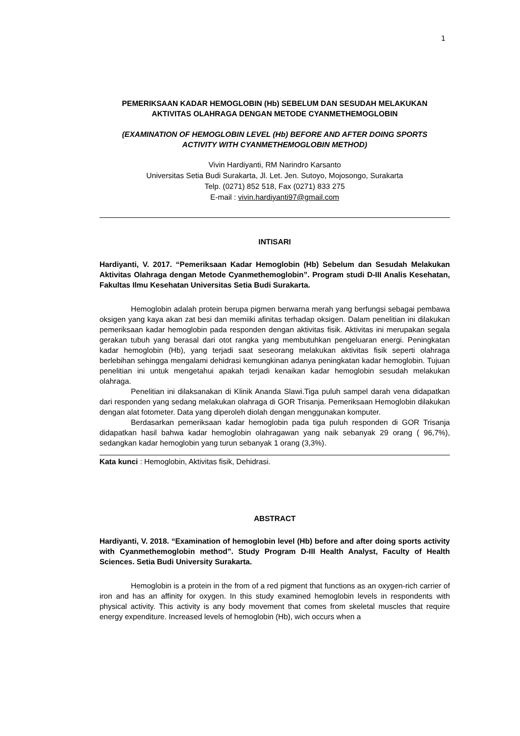1
PEMERIKSAAN KADAR HEMOGLOBIN (Hb) SEBELUM DAN SESUDAH MELAKUKAN
AKTIVITAS OLAHRAGA DENGAN METODE CYANMETHEMOGLOBIN
(EXAMINATION OF HEMOGLOBIN LEVEL (Hb) BEFORE AND AFTER DOING SPORTS
ACTIVITY WITH CYANMETHEMOGLOBIN METHOD)
Vivin Hardiyanti, RM Narindro Karsanto
Universitas Setia Budi Surakarta, Jl. Let. Jen. Sutoyo, Mojosongo, Surakarta
Telp. (0271) 852 518, Fax (0271) 833 275
E-mail : vivin.hardiyanti97@gmail.com
INTISARI
Hardiyanti, V. 2017. “Pemeriksaan Kadar Hemoglobin (Hb) Sebelum dan Sesudah Melakukan Aktivitas Olahraga dengan Metode Cyanmethemoglobin”. Program studi D-III Analis Kesehatan, Fakultas Ilmu Kesehatan Universitas Setia Budi Surakarta.
Hemoglobin adalah protein berupa pigmen berwarna merah yang berfungsi sebagai pembawa oksigen yang kaya akan zat besi dan memiiki afinitas terhadap oksigen. Dalam penelitian ini dilakukan pemeriksaan kadar hemoglobin pada responden dengan aktivitas fisik. Aktivitas ini merupakan segala gerakan tubuh yang berasal dari otot rangka yang membutuhkan pengeluaran energi. Peningkatan kadar hemoglobin (Hb), yang terjadi saat seseorang melakukan aktivitas fisik seperti olahraga berlebihan sehingga mengalami dehidrasi kemungkinan adanya peningkatan kadar hemoglobin. Tujuan penelitian ini untuk mengetahui apakah terjadi kenaikan kadar hemoglobin sesudah melakukan olahraga.
Penelitian ini dilaksanakan di Klinik Ananda Slawi.Tiga puluh sampel darah vena didapatkan dari responden yang sedang melakukan olahraga di GOR Trisanja. Pemeriksaan Hemoglobin dilakukan dengan alat fotometer. Data yang diperoleh diolah dengan menggunakan komputer.
Berdasarkan pemeriksaan kadar hemoglobin pada tiga puluh responden di GOR Trisanja didapatkan hasil bahwa kadar hemoglobin olahragawan yang naik sebanyak 29 orang ( 96,7%), sedangkan kadar hemoglobin yang turun sebanyak 1 orang (3,3%).
Kata kunci : Hemoglobin, Aktivitas fisik, Dehidrasi.
ABSTRACT
Hardiyanti, V. 2018. “Examination of hemoglobin level (Hb) before and after doing sports activity with Cyanmethemoglobin method”. Study Program D-III Health Analyst, Faculty of Health Sciences. Setia Budi University Surakarta.
Hemoglobin is a protein in the from of a red pigment that functions as an oxygen-rich carrier of iron and has an affinity for oxygen. In this study examined hemoglobin levels in respondents with physical activity. This activity is any body movement that comes from skeletal muscles that require energy expenditure. Increased levels of hemoglobin (Hb), wich occurs when a